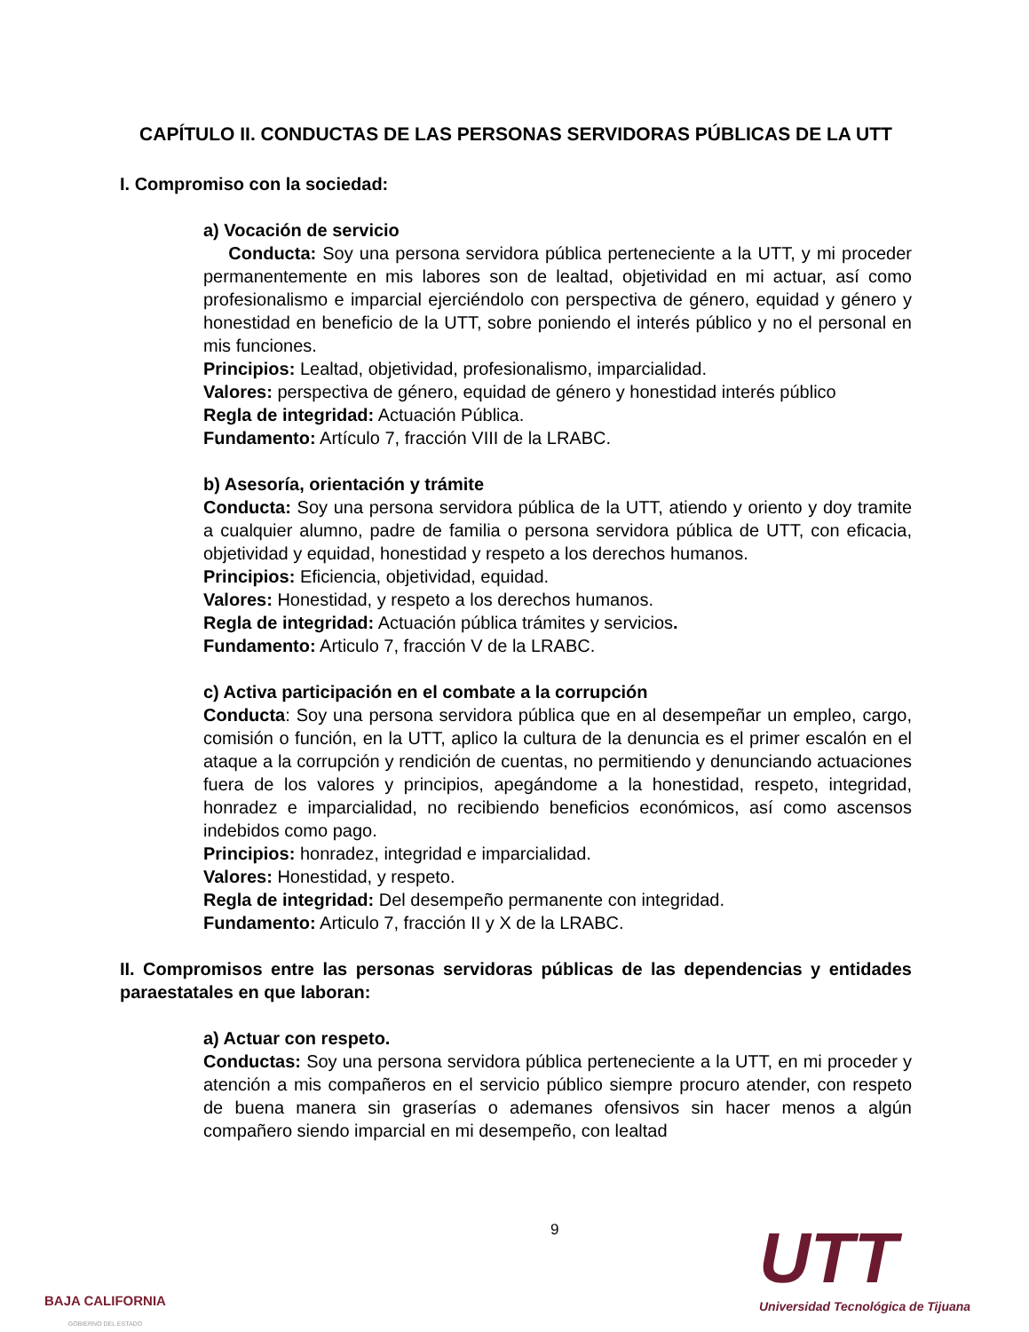CAPÍTULO II. CONDUCTAS DE LAS PERSONAS SERVIDORAS PÚBLICAS DE LA UTT
I. Compromiso con la sociedad:
a) Vocación de servicio
Conducta: Soy una persona servidora pública perteneciente a la UTT, y mi proceder permanentemente en mis labores son de lealtad, objetividad en mi actuar, así como profesionalismo e imparcial ejerciéndolo con perspectiva de género, equidad y género y honestidad en beneficio de la UTT, sobre poniendo el interés público y no el personal en mis funciones.
Principios: Lealtad, objetividad, profesionalismo, imparcialidad.
Valores: perspectiva de género, equidad de género y honestidad interés público
Regla de integridad: Actuación Pública.
Fundamento: Artículo 7, fracción VIII de la LRABC.
b) Asesoría, orientación y trámite
Conducta: Soy una persona servidora pública de la UTT, atiendo y oriento y doy tramite a cualquier alumno, padre de familia o persona servidora pública de UTT, con eficacia, objetividad y equidad, honestidad y respeto a los derechos humanos.
Principios: Eficiencia, objetividad, equidad.
Valores: Honestidad, y respeto a los derechos humanos.
Regla de integridad: Actuación pública trámites y servicios.
Fundamento: Articulo 7, fracción V de la LRABC.
c) Activa participación en el combate a la corrupción
Conducta: Soy una persona servidora pública que en al desempeñar un empleo, cargo, comisión o función, en la UTT, aplico la cultura de la denuncia es el primer escalón en el ataque a la corrupción y rendición de cuentas, no permitiendo y denunciando actuaciones fuera de los valores y principios, apegándome a la honestidad, respeto, integridad, honradez e imparcialidad, no recibiendo beneficios económicos, así como ascensos indebidos como pago.
Principios: honradez, integridad e imparcialidad.
Valores: Honestidad, y respeto.
Regla de integridad: Del desempeño permanente con integridad.
Fundamento: Articulo 7, fracción II y X de la LRABC.
II. Compromisos entre las personas servidoras públicas de las dependencias y entidades paraestatales en que laboran:
a) Actuar con respeto.
Conductas: Soy una persona servidora pública perteneciente a la UTT, en mi proceder y atención a mis compañeros en el servicio público siempre procuro atender, con respeto de buena manera sin graserías o ademanes ofensivos sin hacer menos a algún compañero siendo imparcial en mi desempeño, con lealtad
9
BAJA CALIFORNIA
GOBIERNO DEL ESTADO
UTT
Universidad Tecnológica de Tijuana